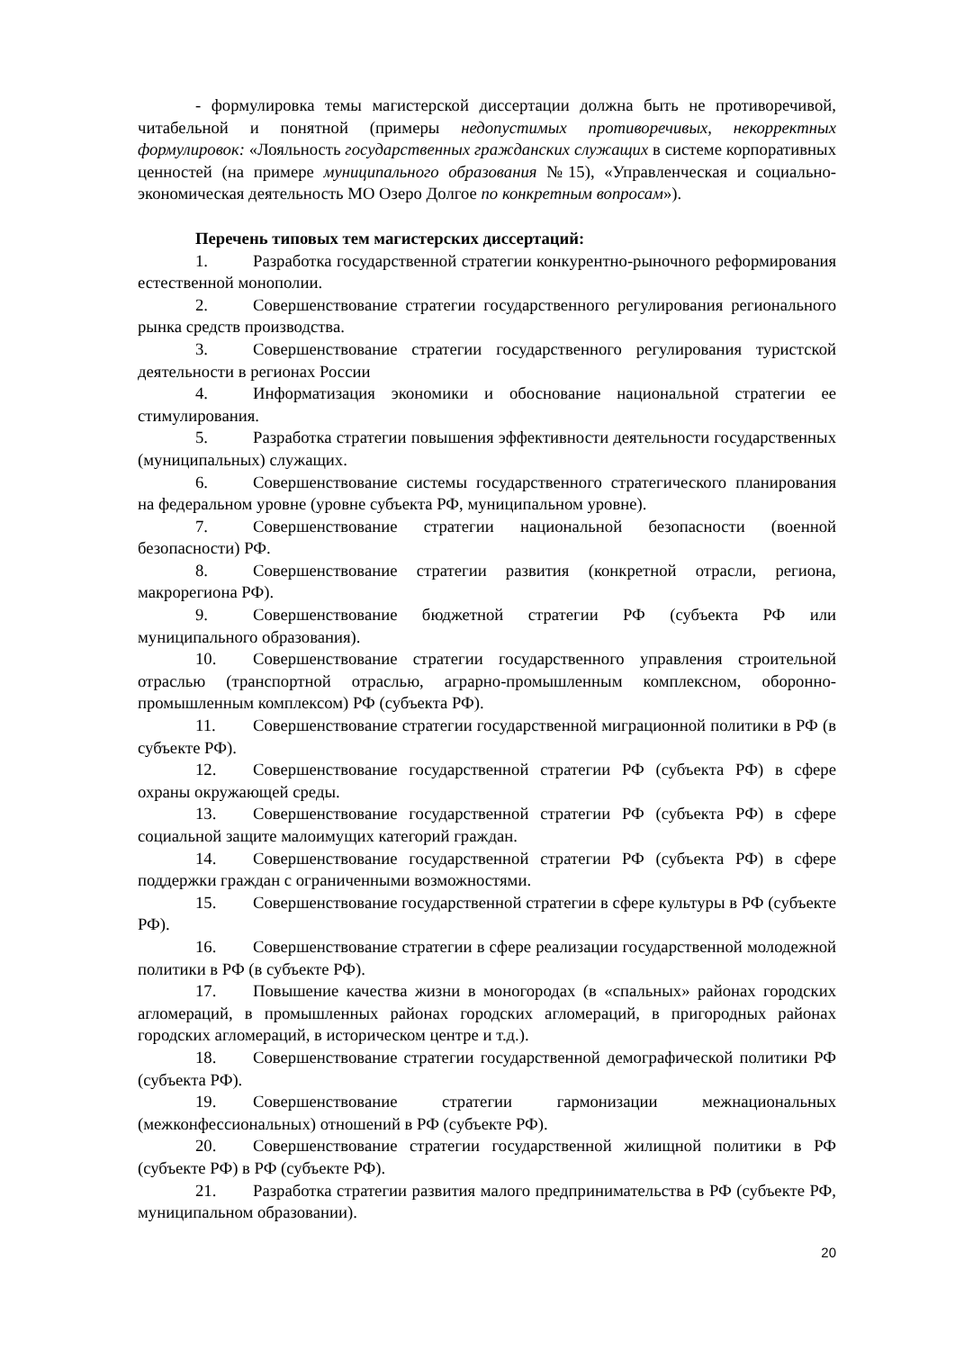- формулировка темы магистерской диссертации должна быть не противоречивой, читабельной и понятной (примеры недопустимых противоречивых, некорректных формулировок: «Лояльность государственных гражданских служащих в системе корпоративных ценностей (на примере муниципального образования №15), «Управленческая и социально-экономическая деятельность МО Озеро Долгое по конкретным вопросам»).
Перечень типовых тем магистерских диссертаций:
1. Разработка государственной стратегии конкурентно-рыночного реформирования естественной монополии.
2. Совершенствование стратегии государственного регулирования регионального рынка средств производства.
3. Совершенствование стратегии государственного регулирования туристской деятельности в регионах России
4. Информатизация экономики и обоснование национальной стратегии ее стимулирования.
5. Разработка стратегии повышения эффективности деятельности государственных (муниципальных) служащих.
6. Совершенствование системы государственного стратегического планирования на федеральном уровне (уровне субъекта РФ, муниципальном уровне).
7. Совершенствование стратегии национальной безопасности (военной безопасности) РФ.
8. Совершенствование стратегии развития (конкретной отрасли, региона, макрорегиона РФ).
9. Совершенствование бюджетной стратегии РФ (субъекта РФ или муниципального образования).
10. Совершенствование стратегии государственного управления строительной отраслью (транспортной отраслью, аграрно-промышленным комплексном, оборонно-промышленным комплексом) РФ (субъекта РФ).
11. Совершенствование стратегии государственной миграционной политики в РФ (в субъекте РФ).
12. Совершенствование государственной стратегии РФ (субъекта РФ) в сфере охраны окружающей среды.
13. Совершенствование государственной стратегии РФ (субъекта РФ) в сфере социальной защите малоимущих категорий граждан.
14. Совершенствование государственной стратегии РФ (субъекта РФ) в сфере поддержки граждан с ограниченными возможностями.
15. Совершенствование государственной стратегии в сфере культуры в РФ (субъекте РФ).
16. Совершенствование стратегии в сфере реализации государственной молодежной политики в РФ (в субъекте РФ).
17. Повышение качества жизни в моногородах (в «спальных» районах городских агломераций, в промышленных районах городских агломераций, в пригородных районах городских агломераций, в историческом центре и т.д.).
18. Совершенствование стратегии государственной демографической политики РФ (субъекта РФ).
19. Совершенствование стратегии гармонизации межнациональных (межконфессиональных) отношений в РФ (субъекте РФ).
20. Совершенствование стратегии государственной жилищной политики в РФ (субъекте РФ) в РФ (субъекте РФ).
21. Разработка стратегии развития малого предпринимательства в РФ (субъекте РФ, муниципальном образовании).
20